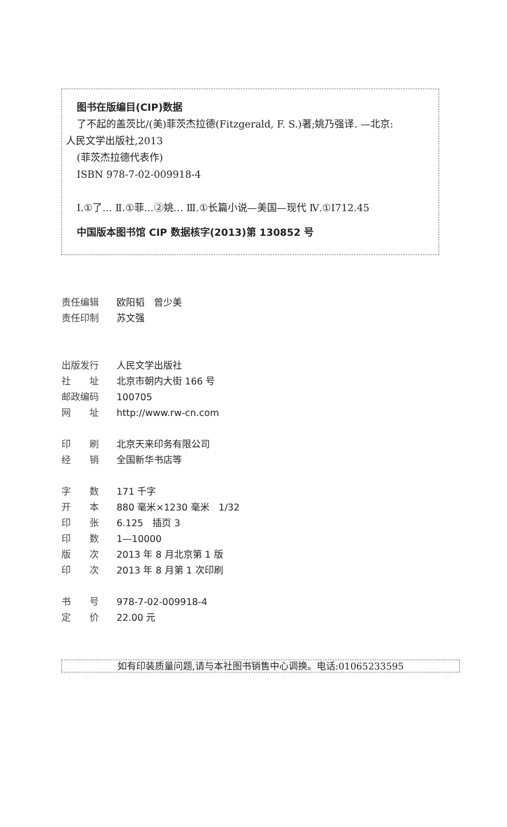图书在版编目(CIP)数据
了不起的盖茨比/(美)菲茨杰拉德(Fitzgerald, F. S.)著;姚乃强译. —北京:
人民文学出版社,2013
(菲茨杰拉德代表作)
ISBN 978-7-02-009918-4
Ⅰ.①了… Ⅱ.①菲…②姚… Ⅲ.①长篇小说—美国—现代 Ⅳ.①I712.45
中国版本图书馆 CIP 数据核字(2013)第 130852 号
责任编辑 欧阳韬　曾少美
责任印制 苏文强
出版发行 人民文学出版社
社　　址 北京市朝内大街 166 号
邮政编码 100705
网　　址 http://www.rw-cn.com
印　　刷 北京天来印务有限公司
经　　销 全国新华书店等
字　　数 171 千字
开　　本 880 毫米×1230 毫米　1/32
印　　张 6.125　插页 3
印　　数 1—10000
版　　次 2013 年 8 月北京第 1 版
印　　次 2013 年 8 月第 1 次印刷
书　　号 978-7-02-009918-4
定　　价 22.00 元
如有印装质量问题,请与本社图书销售中心调换。电话:01065233595